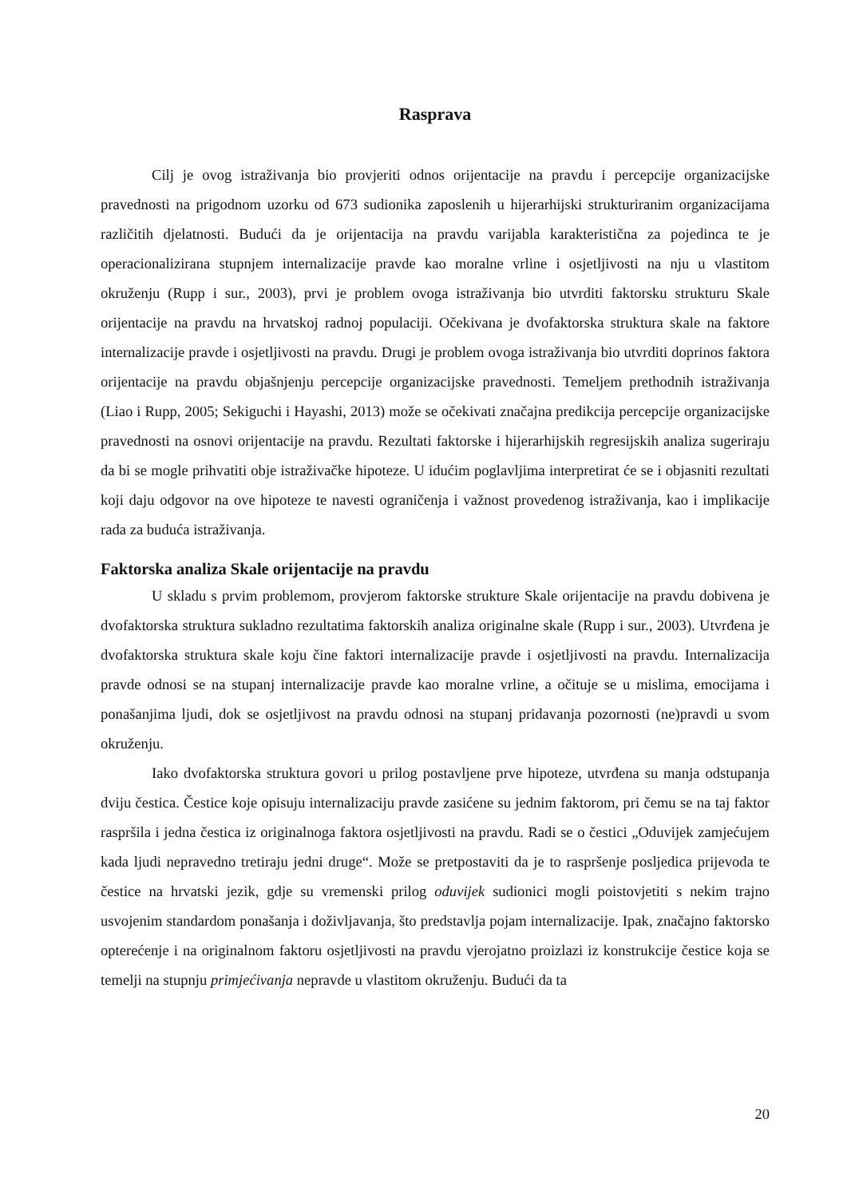Rasprava
Cilj je ovog istraživanja bio provjeriti odnos orijentacije na pravdu i percepcije organizacijske pravednosti na prigodnom uzorku od 673 sudionika zaposlenih u hijerarhijski strukturiranim organizacijama različitih djelatnosti. Budući da je orijentacija na pravdu varijabla karakteristična za pojedinca te je operacionalizirana stupnjem internalizacije pravde kao moralne vrline i osjetljivosti na nju u vlastitom okruženju (Rupp i sur., 2003), prvi je problem ovoga istraživanja bio utvrditi faktorsku strukturu Skale orijentacije na pravdu na hrvatskoj radnoj populaciji. Očekivana je dvofaktorska struktura skale na faktore internalizacije pravde i osjetljivosti na pravdu. Drugi je problem ovoga istraživanja bio utvrditi doprinos faktora orijentacije na pravdu objašnjenju percepcije organizacijske pravednosti. Temeljem prethodnih istraživanja (Liao i Rupp, 2005; Sekiguchi i Hayashi, 2013) može se očekivati značajna predikcija percepcije organizacijske pravednosti na osnovi orijentacije na pravdu. Rezultati faktorske i hijerarhijskih regresijskih analiza sugeriraju da bi se mogle prihvatiti obje istraživačke hipoteze. U idućim poglavljima interpretirat će se i objasniti rezultati koji daju odgovor na ove hipoteze te navesti ograničenja i važnost provedenog istraživanja, kao i implikacije rada za buduća istraživanja.
Faktorska analiza Skale orijentacije na pravdu
U skladu s prvim problemom, provjerom faktorske strukture Skale orijentacije na pravdu dobivena je dvofaktorska struktura sukladno rezultatima faktorskih analiza originalne skale (Rupp i sur., 2003). Utvrđena je dvofaktorska struktura skale koju čine faktori internalizacije pravde i osjetljivosti na pravdu. Internalizacija pravde odnosi se na stupanj internalizacije pravde kao moralne vrline, a očituje se u mislima, emocijama i ponašanjima ljudi, dok se osjetljivost na pravdu odnosi na stupanj pridavanja pozornosti (ne)pravdi u svom okruženju.
Iako dvofaktorska struktura govori u prilog postavljene prve hipoteze, utvrđena su manja odstupanja dviju čestica. Čestice koje opisuju internalizaciju pravde zasićene su jednim faktorom, pri čemu se na taj faktor raspršila i jedna čestica iz originalnoga faktora osjetljivosti na pravdu. Radi se o čestici „Oduvijek zamjećujem kada ljudi nepravedno tretiraju jedni druge“. Može se pretpostaviti da je to raspršenje posljedica prijevoda te čestice na hrvatski jezik, gdje su vremenski prilog oduvijek sudionici mogli poistovjetiti s nekim trajno usvojenim standardom ponašanja i doživljavanja, što predstavlja pojam internalizacije. Ipak, značajno faktorsko opterećenje i na originalnom faktoru osjetljivosti na pravdu vjerojatno proizlazi iz konstrukcije čestice koja se temelji na stupnju primjećivanja nepravde u vlastitom okruženju. Budući da ta
20